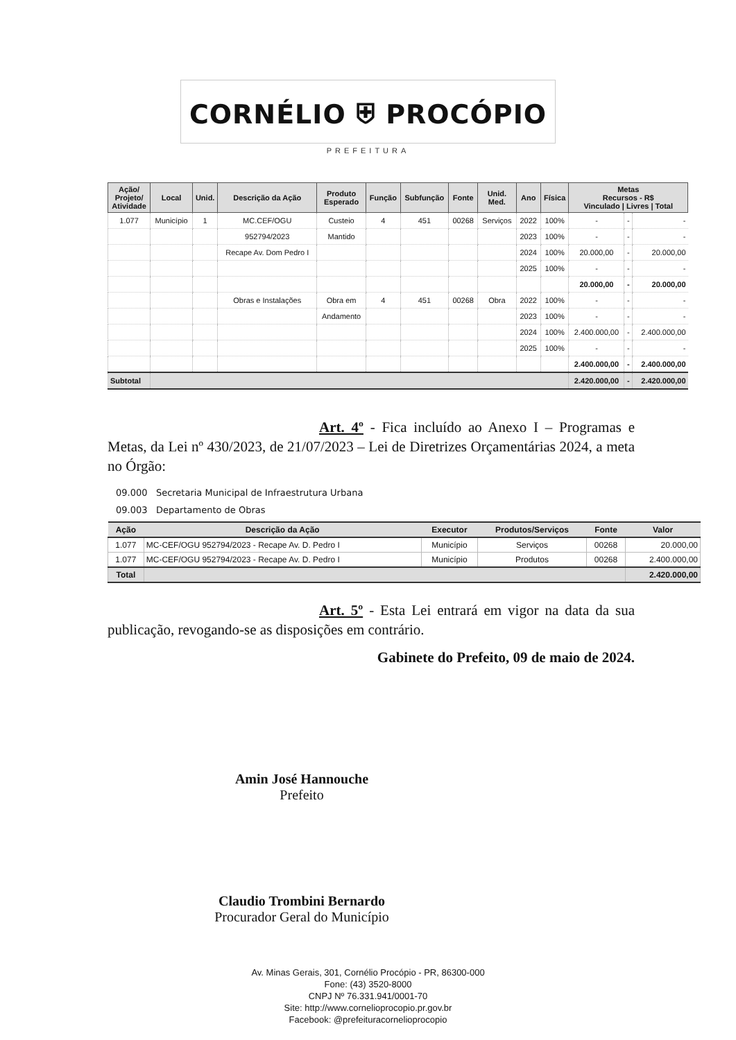CORNÉLIO ⛨ PROCÓPIO
PREFEITURA
| Ação/ Projeto/ Atividade | Local | Unid. | Descrição da Ação | Produto Esperado | Função | Subfunção | Fonte | Unid. Med. | Ano | Física | Metas Recursos - R$ Vinculado / Livres / Total | | |
| --- | --- | --- | --- | --- | --- | --- | --- | --- | --- | --- | --- | --- | --- |
| 1.077 | Município | 1 | MC.CEF/OGU | Custeio | 4 | 451 | 00268 | Serviços | 2022 | 100% | - | - | - |
| | | | 952794/2023 | Mantido | | | | | 2023 | 100% | - | - | - |
| | | | Recape Av. Dom Pedro I | | | | | | 2024 | 100% | 20.000,00 | - | 20.000,00 |
| | | | | | | | | | 2025 | 100% | - | - | - |
| | | | | | | | | | | | 20.000,00 | - | 20.000,00 |
| | | | Obras e Instalações | Obra em | 4 | 451 | 00268 | Obra | 2022 | 100% | - | - | - |
| | | | | Andamento | | | | | 2023 | 100% | - | - | - |
| | | | | | | | | | 2024 | 100% | 2.400.000,00 | - | 2.400.000,00 |
| | | | | | | | | | 2025 | 100% | - | - | - |
| | | | | | | | | | | | 2.400.000,00 | - | 2.400.000,00 |
| Subtotal | | | | | | | | | | | 2.420.000,00 | - | 2.420.000,00 |
Art. 4º - Fica incluído ao Anexo I – Programas e Metas, da Lei nº 430/2023, de 21/07/2023 – Lei de Diretrizes Orçamentárias 2024, a meta no Órgão:
09.000 Secretaria Municipal de Infraestrutura Urbana
09.003 Departamento de Obras
| Ação | Descrição da Ação | Executor | Produtos/Serviços | Fonte | Valor |
| --- | --- | --- | --- | --- | --- |
| 1.077 | MC-CEF/OGU 952794/2023 - Recape Av. D. Pedro I | Município | Serviços | 00268 | 20.000,00 |
| 1.077 | MC-CEF/OGU 952794/2023 - Recape Av. D. Pedro I | Município | Produtos | 00268 | 2.400.000,00 |
| Total | | | | | 2.420.000,00 |
Art. 5º - Esta Lei entrará em vigor na data da sua publicação, revogando-se as disposições em contrário.
Gabinete do Prefeito, 09 de maio de 2024.
Amin José Hannouche
Prefeito
Claudio Trombini Bernardo
Procurador Geral do Município
Av. Minas Gerais, 301, Cornélio Procópio - PR, 86300-000
Fone: (43) 3520-8000
CNPJ Nº 76.331.941/0001-70
Site: http://www.cornelioprocopio.pr.gov.br
Facebook: @prefeituracornelioprocopio